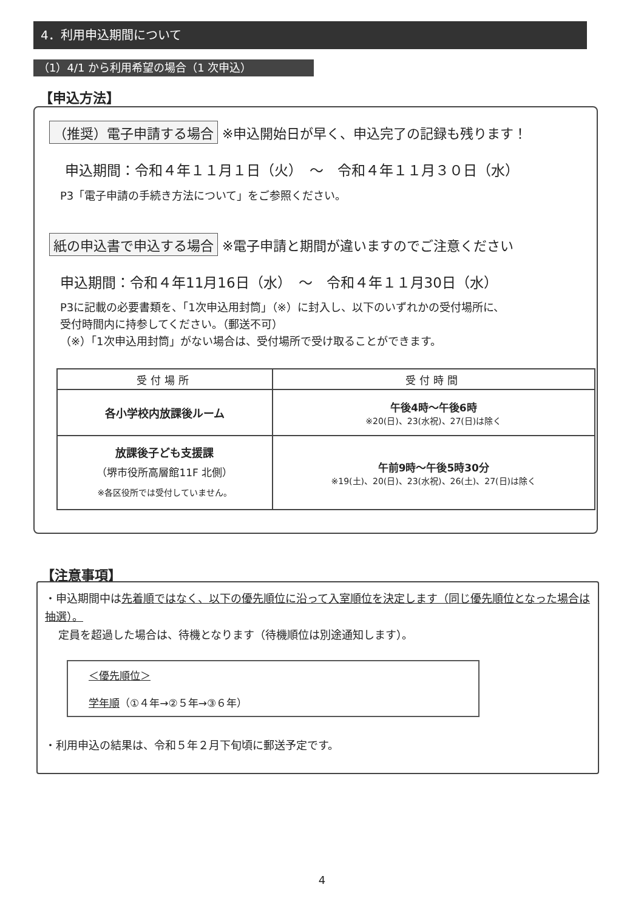4．利用申込期間について
（1）4/1 から利用希望の場合（1 次申込）
【申込方法】
（推奨）電子申請する場合 ※申込開始日が早く、申込完了の記録も残ります！
申込期間：令和４年１１月１日（火）　～　令和４年１１月３０日（水）
P3「電子申請の手続き方法について」をご参照ください。
紙の申込書で申込する場合 ※電子申請と期間が違いますのでご注意ください
申込期間：令和４年11月16日（水）　～　令和４年１１月30日（水）
P3に記載の必要書類を、「1次申込用封筒」（※）に封入し、以下のいずれかの受付場所に、
受付時間内に持参してください。（郵送不可）
（※）「1次申込用封筒」がない場合は、受付場所で受け取ることができます。
| 受付場所 | 受付時間 |
| --- | --- |
| 各小学校内放課後ルーム | 午後4時～午後6時 ※20(日)、23(水祝)、27(日)は除く |
| 放課後子ども支援課 （堺市役所高層館11F 北側） ※各区役所では受付していません。 | 午前9時～午後5時30分 ※19(土)、20(日)、23(水祝)、26(土)、27(日)は除く |
【注意事項】
・申込期間中は先着順ではなく、以下の優先順位に沿って入室順位を決定します（同じ優先順位となった場合は抽選）。
定員を超過した場合は、待機となります（待機順位は別途通知します）。
＜優先順位＞
学年順（①４年→②５年→③６年）
・利用申込の結果は、令和５年２月下旬頃に郵送予定です。
4